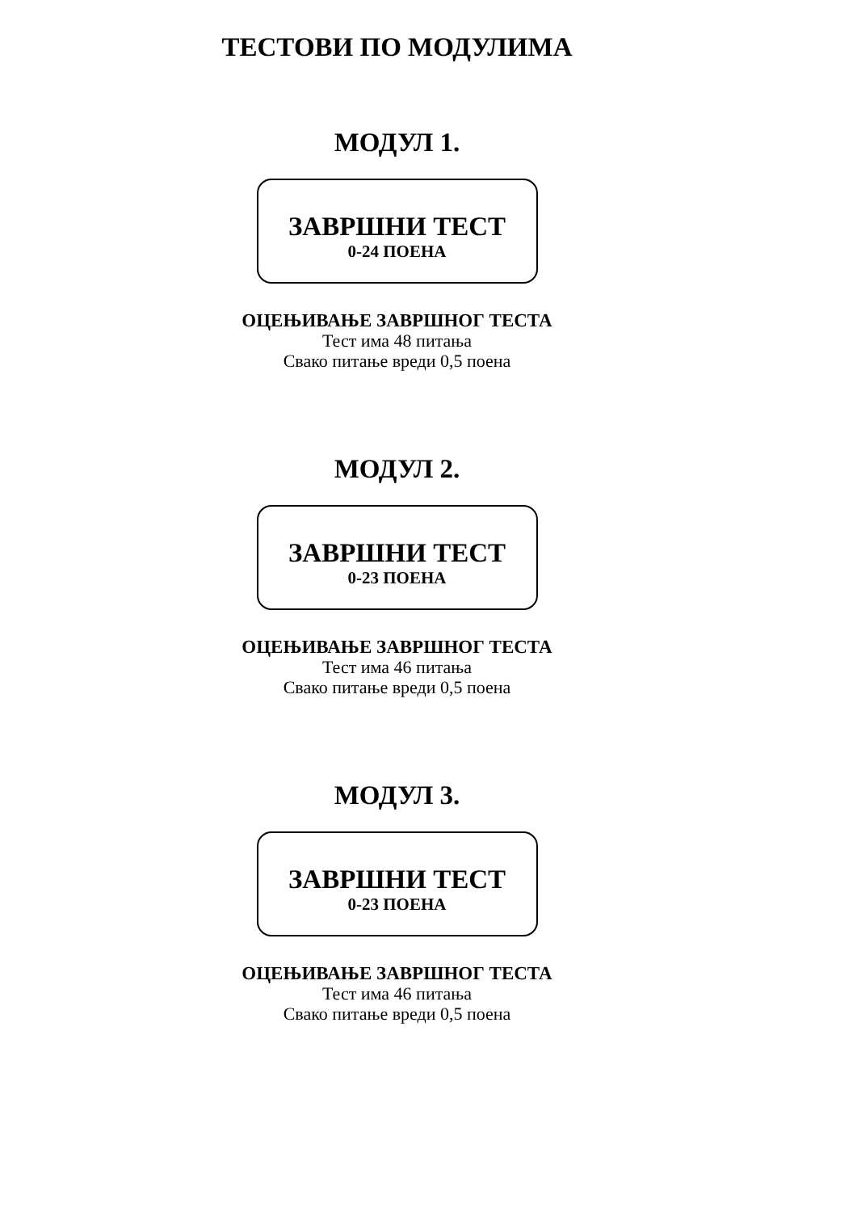ТЕСТОВИ ПО МОДУЛИМА
МОДУЛ 1.
ЗАВРШНИ ТЕСТ
0-24 ПОЕНА
ОЦЕЊИВАЊЕ ЗАВРШНОГ ТЕСТА
Тест има 48 питања
Свако питање вреди 0,5 поена
МОДУЛ 2.
ЗАВРШНИ ТЕСТ
0-23 ПОЕНА
ОЦЕЊИВАЊЕ ЗАВРШНОГ ТЕСТА
Тест има 46 питања
Свако питање вреди 0,5 поена
МОДУЛ 3.
ЗАВРШНИ ТЕСТ
0-23 ПОЕНА
ОЦЕЊИВАЊЕ ЗАВРШНОГ ТЕСТА
Тест има 46 питања
Свако питање вреди 0,5 поена